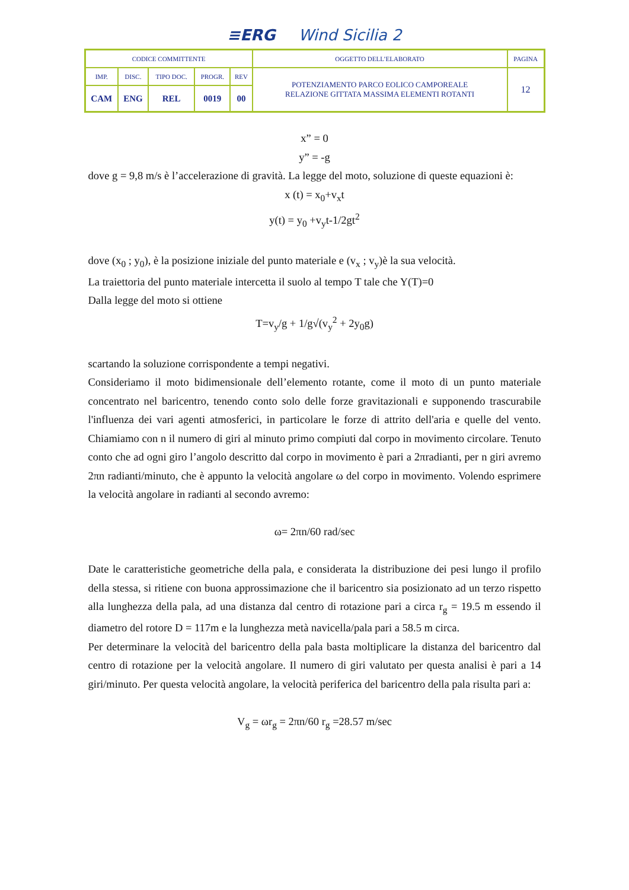≡ERG Wind Sicilia 2
| CODICE COMMITTENTE | | | | | OGGETTO DELL’ELABORATO | PAGINA |
| IMP. | DISC. | TIPO DOC. | PROGR. | REV | POTENZIAMENTO PARCO EOLICO CAMPOREALE RELAZIONE GITTATA MASSIMA ELEMENTI ROTANTI | 12 |
| CAM | ENG | REL | 0019 | 00 | | |
x” = 0
y” = -g
dove g = 9,8 m/s è l’accelerazione di gravità. La legge del moto, soluzione di queste equazioni è:
x (t) = x<sub>0</sub>+v<sub>x</sub>t
y(t) = y<sub>0</sub> +v<sub>y</sub>t-1/2gt<sup>2</sup>
dove (x<sub>0</sub> ; y<sub>0</sub>), è la posizione iniziale del punto materiale e (v<sub>x</sub> ; v<sub>y</sub>)è la sua velocità.
La traiettoria del punto materiale intercetta il suolo al tempo T tale che Y(T)=0
Dalla legge del moto si ottiene
T=v<sub>y</sub>/g + 1/g√(v<sub>y</sub><sup>2</sup> + 2y<sub>0</sub>g)
scartando la soluzione corrispondente a tempi negativi.
Consideriamo il moto bidimensionale dell’elemento rotante, come il moto di un punto materiale concentrato nel baricentro, tenendo conto solo delle forze gravitazionali e supponendo trascurabile l'influenza dei vari agenti atmosferici, in particolare le forze di attrito dell'aria e quelle del vento. Chiamiamo con n il numero di giri al minuto primo compiuti dal corpo in movimento circolare. Tenuto conto che ad ogni giro l’angolo descritto dal corpo in movimento è pari a 2πradianti, per n giri avremo 2πn radianti/minuto, che è appunto la velocità angolare ω del corpo in movimento. Volendo esprimere la velocità angolare in radianti al secondo avremo:
ω= 2πn/60 rad/sec
Date le caratteristiche geometriche della pala, e considerata la distribuzione dei pesi lungo il profilo della stessa, si ritiene con buona approssimazione che il baricentro sia posizionato ad un terzo rispetto alla lunghezza della pala, ad una distanza dal centro di rotazione pari a circa r<sub>g</sub> = 19.5 m essendo il diametro del rotore D = 117m e la lunghezza metà navicella/pala pari a 58.5 m circa.
Per determinare la velocità del baricentro della pala basta moltiplicare la distanza del baricentro dal centro di rotazione per la velocità angolare. Il numero di giri valutato per questa analisi è pari a 14 giri/minuto. Per questa velocità angolare, la velocità periferica del baricentro della pala risulta pari a:
V<sub>g</sub> = ωr<sub>g</sub> = 2πn/60 r<sub>g</sub> =28.57 m/sec